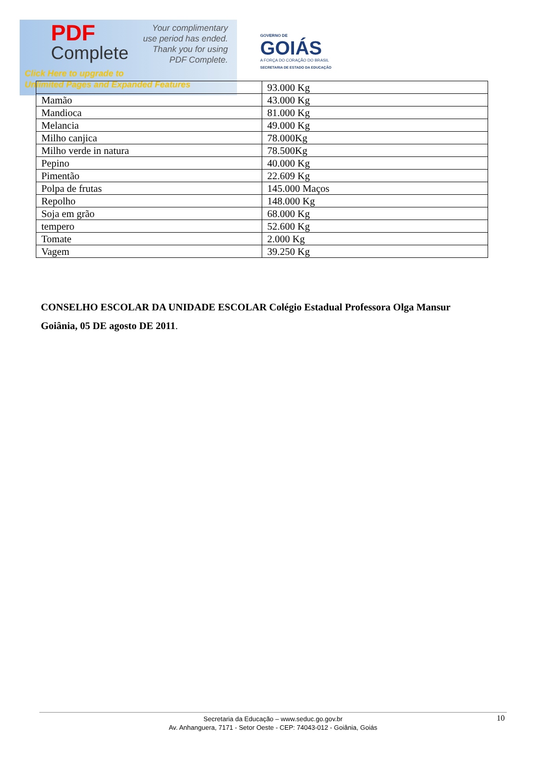PDF
Complete
Your complimentary
use period has ended.
Thank you for using
PDF Complete.
Click Here to upgrade to
Unlimited Pages and Expanded Features
GOVERNO DE
GOIÁS
A FORÇA DO CORAÇÃO DO BRASIL
SECRETARIA DE ESTADO DA EDUCAÇÃO
| | 93.000 Kg |
| Mamão | 43.000 Kg |
| Mandioca | 81.000 Kg |
| Melancia | 49.000 Kg |
| Milho canjica | 78.000Kg |
| Milho verde in natura | 78.500Kg |
| Pepino | 40.000 Kg |
| Pimentão | 22.609 Kg |
| Polpa de frutas | 145.000 Maços |
| Repolho | 148.000 Kg |
| Soja em grão | 68.000 Kg |
| tempero | 52.600 Kg |
| Tomate | 2.000 Kg |
| Vagem | 39.250 Kg |
CONSELHO ESCOLAR DA UNIDADE ESCOLAR Colégio Estadual Professora Olga Mansur
Goiânia, 05 DE agosto DE 2011.
Secretaria da Educação – www.seduc.go.gov.br
Av. Anhanguera, 7171 - Setor Oeste - CEP: 74043-012 - Goiânia, Goiás
10